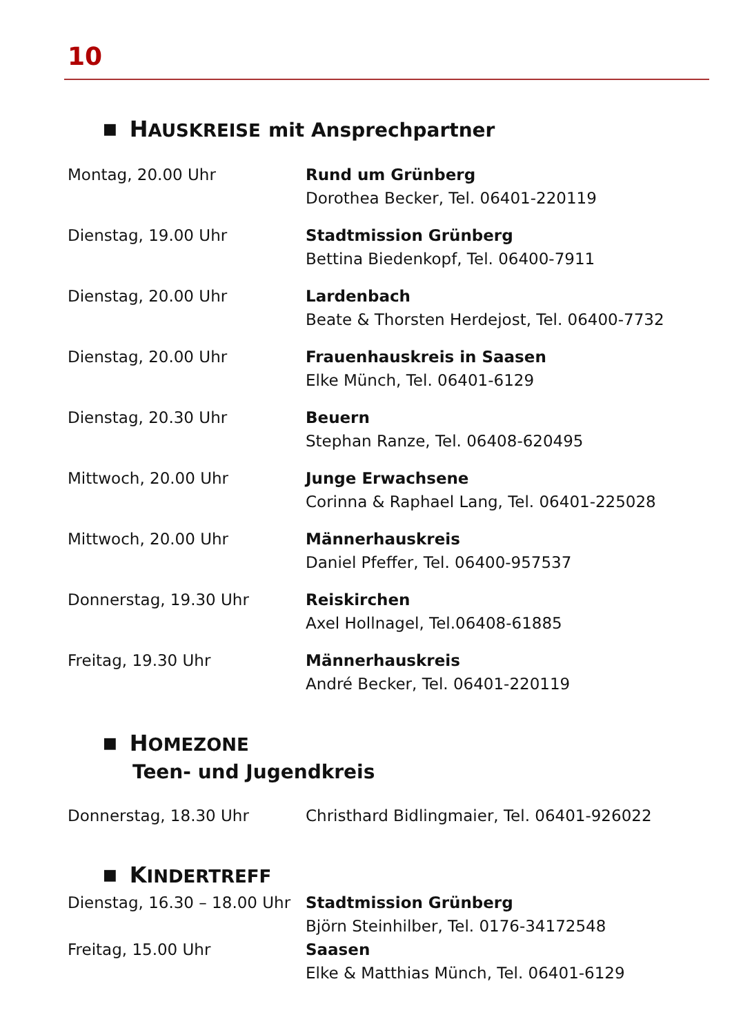10
■ HAUSKREISE mit Ansprechpartner
| Montag, 20.00 Uhr | Rund um Grünberg Dorothea Becker, Tel. 06401-220119 |
| Dienstag, 19.00 Uhr | Stadtmission Grünberg Bettina Biedenkopf, Tel. 06400-7911 |
| Dienstag, 20.00 Uhr | Lardenbach Beate & Thorsten Herdejost, Tel. 06400-7732 |
| Dienstag, 20.00 Uhr | Frauenhauskreis in Saasen Elke Münch, Tel. 06401-6129 |
| Dienstag, 20.30 Uhr | Beuern Stephan Ranze, Tel. 06408-620495 |
| Mittwoch, 20.00 Uhr | Junge Erwachsene Corinna & Raphael Lang, Tel. 06401-225028 |
| Mittwoch, 20.00 Uhr | Männerhauskreis Daniel Pfeffer, Tel. 06400-957537 |
| Donnerstag, 19.30 Uhr | Reiskirchen Axel Hollnagel, Tel.06408-61885 |
| Freitag, 19.30 Uhr | Männerhauskreis André Becker, Tel. 06401-220119 |
■ HOMEZONE
Teen- und Jugendkreis
| Donnerstag, 18.30 Uhr | Christhard Bidlingmaier, Tel. 06401-926022 |
■ KINDERTREFF
| Dienstag, 16.30 – 18.00 Uhr | Stadtmission Grünberg Björn Steinhilber, Tel. 0176-34172548 |
| Freitag, 15.00 Uhr | Saasen Elke & Matthias Münch, Tel. 06401-6129 |